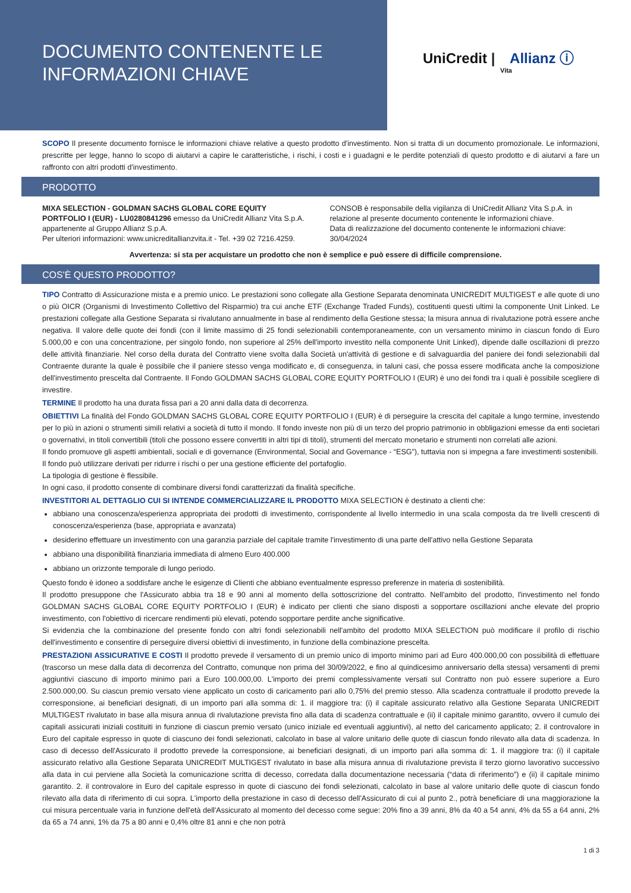DOCUMENTO CONTENENTE LE
INFORMAZIONI CHIAVE
UniCredit | Allianz ⓘ
Vita
SCOPO Il presente documento fornisce le informazioni chiave relative a questo prodotto d'investimento. Non si tratta di un documento promozionale. Le informazioni, prescritte per legge, hanno lo scopo di aiutarvi a capire le caratteristiche, i rischi, i costi e i guadagni e le perdite potenziali di questo prodotto e di aiutarvi a fare un raffronto con altri prodotti d'investimento.
PRODOTTO
MIXA SELECTION - GOLDMAN SACHS GLOBAL CORE EQUITY PORTFOLIO I (EUR) - LU0280841296 emesso da UniCredit Allianz Vita S.p.A. appartenente al Gruppo Allianz S.p.A.
Per ulteriori informazioni: www.unicreditallianzvita.it - Tel. +39 02 7216.4259.
CONSOB è responsabile della vigilanza di UniCredit Allianz Vita S.p.A. in relazione al presente documento contenente le informazioni chiave.
Data di realizzazione del documento contenente le informazioni chiave: 30/04/2024
Avvertenza: si sta per acquistare un prodotto che non è semplice e può essere di difficile comprensione.
COS'È QUESTO PRODOTTO?
TIPO Contratto di Assicurazione mista e a premio unico. Le prestazioni sono collegate alla Gestione Separata denominata UNICREDIT MULTIGEST e alle quote di uno o più OICR (Organismi di Investimento Collettivo del Risparmio) tra cui anche ETF (Exchange Traded Funds), costituenti questi ultimi la componente Unit Linked. Le prestazioni collegate alla Gestione Separata si rivalutano annualmente in base al rendimento della Gestione stessa; la misura annua di rivalutazione potrà essere anche negativa. Il valore delle quote dei fondi (con il limite massimo di 25 fondi selezionabili contemporaneamente, con un versamento minimo in ciascun fondo di Euro 5.000,00 e con una concentrazione, per singolo fondo, non superiore al 25% dell'importo investito nella componente Unit Linked), dipende dalle oscillazioni di prezzo delle attività finanziarie. Nel corso della durata del Contratto viene svolta dalla Società un'attività di gestione e di salvaguardia del paniere dei fondi selezionabili dal Contraente durante la quale è possibile che il paniere stesso venga modificato e, di conseguenza, in taluni casi, che possa essere modificata anche la composizione dell'investimento prescelta dal Contraente. Il Fondo GOLDMAN SACHS GLOBAL CORE EQUITY PORTFOLIO I (EUR) è uno dei fondi tra i quali è possibile scegliere di investire.
TERMINE Il prodotto ha una durata fissa pari a 20 anni dalla data di decorrenza.
OBIETTIVI La finalità del Fondo GOLDMAN SACHS GLOBAL CORE EQUITY PORTFOLIO I (EUR) è di perseguire la crescita del capitale a lungo termine, investendo per lo più in azioni o strumenti simili relativi a società di tutto il mondo. Il fondo investe non più di un terzo del proprio patrimonio in obbligazioni emesse da enti societari o governativi, in titoli convertibili (titoli che possono essere convertiti in altri tipi di titoli), strumenti del mercato monetario e strumenti non correlati alle azioni.
Il fondo promuove gli aspetti ambientali, sociali e di governance (Environmental, Social and Governance - “ESG”), tuttavia non si impegna a fare investimenti sostenibili.
Il fondo può utilizzare derivati per ridurre i rischi o per una gestione efficiente del portafoglio.
La tipologia di gestione è flessibile.
In ogni caso, il prodotto consente di combinare diversi fondi caratterizzati da finalità specifiche.
INVESTITORI AL DETTAGLIO CUI SI INTENDE COMMERCIALIZZARE IL PRODOTTO MIXA SELECTION è destinato a clienti che:
abbiano una conoscenza/esperienza appropriata dei prodotti di investimento, corrispondente al livello intermedio in una scala composta da tre livelli crescenti di conoscenza/esperienza (base, appropriata e avanzata)
desiderino effettuare un investimento con una garanzia parziale del capitale tramite l'investimento di una parte dell'attivo nella Gestione Separata
abbiano una disponibilità finanziaria immediata di almeno Euro 400.000
abbiano un orizzonte temporale di lungo periodo.
Questo fondo è idoneo a soddisfare anche le esigenze di Clienti che abbiano eventualmente espresso preferenze in materia di sostenibilità.
Il prodotto presuppone che l'Assicurato abbia tra 18 e 90 anni al momento della sottoscrizione del contratto. Nell'ambito del prodotto, l'investimento nel fondo GOLDMAN SACHS GLOBAL CORE EQUITY PORTFOLIO I (EUR) è indicato per clienti che siano disposti a sopportare oscillazioni anche elevate del proprio investimento, con l'obiettivo di ricercare rendimenti più elevati, potendo sopportare perdite anche significative.
Si evidenzia che la combinazione del presente fondo con altri fondi selezionabili nell'ambito del prodotto MIXA SELECTION può modificare il profilo di rischio dell'investimento e consentire di perseguire diversi obiettivi di investimento, in funzione della combinazione prescelta.
PRESTAZIONI ASSICURATIVE E COSTI Il prodotto prevede il versamento di un premio unico di importo minimo pari ad Euro 400.000,00 con possibilità di effettuare (trascorso un mese dalla data di decorrenza del Contratto, comunque non prima del 30/09/2022, e fino al quindicesimo anniversario della stessa) versamenti di premi aggiuntivi ciascuno di importo minimo pari a Euro 100.000,00. L'importo dei premi complessivamente versati sul Contratto non può essere superiore a Euro 2.500.000,00. Su ciascun premio versato viene applicato un costo di caricamento pari allo 0,75% del premio stesso. Alla scadenza contrattuale il prodotto prevede la corresponsione, ai beneficiari designati, di un importo pari alla somma di: 1. il maggiore tra: (i) il capitale assicurato relativo alla Gestione Separata UNICREDIT MULTIGEST rivalutato in base alla misura annua di rivalutazione prevista fino alla data di scadenza contrattuale e (ii) il capitale minimo garantito, ovvero il cumulo dei capitali assicurati iniziali costituiti in funzione di ciascun premio versato (unico iniziale ed eventuali aggiuntivi), al netto del caricamento applicato; 2. il controvalore in Euro del capitale espresso in quote di ciascuno dei fondi selezionati, calcolato in base al valore unitario delle quote di ciascun fondo rilevato alla data di scadenza. In caso di decesso dell'Assicurato il prodotto prevede la corresponsione, ai beneficiari designati, di un importo pari alla somma di: 1. il maggiore tra: (i) il capitale assicurato relativo alla Gestione Separata UNICREDIT MULTIGEST rivalutato in base alla misura annua di rivalutazione prevista il terzo giorno lavorativo successivo alla data in cui perviene alla Società la comunicazione scritta di decesso, corredata dalla documentazione necessaria (“data di riferimento”) e (ii) il capitale minimo garantito. 2. il controvalore in Euro del capitale espresso in quote di ciascuno dei fondi selezionati, calcolato in base al valore unitario delle quote di ciascun fondo rilevato alla data di riferimento di cui sopra. L'importo della prestazione in caso di decesso dell'Assicurato di cui al punto 2., potrà beneficiare di una maggiorazione la cui misura percentuale varia in funzione dell'età dell'Assicurato al momento del decesso come segue: 20% fino a 39 anni, 8% da 40 a 54 anni, 4% da 55 a 64 anni, 2% da 65 a 74 anni, 1% da 75 a 80 anni e 0,4% oltre 81 anni e che non potrà
1 di 3